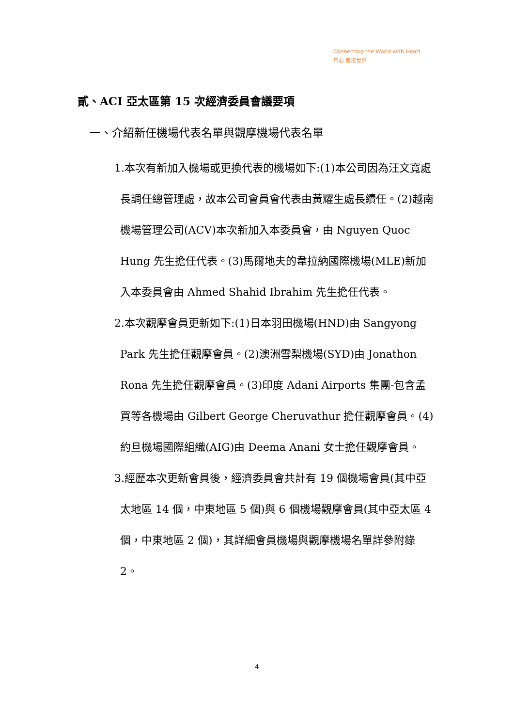Connecting the World with Heart.
用心 連接世界
貳、ACI 亞太區第 15 次經濟委員會議要項
一、介紹新任機場代表名單與觀摩機場代表名單
1.本次有新加入機場或更換代表的機場如下:(1)本公司因為汪文寬處長調任總管理處，故本公司會員會代表由黃耀生處長續任。(2)越南機場管理公司(ACV)本次新加入本委員會，由 Nguyen Quoc Hung 先生擔任代表。(3)馬爾地夫的韋拉納國際機場(MLE)新加入本委員會由 Ahmed Shahid Ibrahim 先生擔任代表。
2.本次觀摩會員更新如下:(1)日本羽田機場(HND)由 Sangyong Park 先生擔任觀摩會員。(2)澳洲雪梨機場(SYD)由 Jonathon Rona 先生擔任觀摩會員。(3)印度 Adani Airports 集團-包含孟買等各機場由 Gilbert George Cheruvathur 擔任觀摩會員。(4)約旦機場國際組織(AIG)由 Deema Anani 女士擔任觀摩會員。
3.經歷本次更新會員後，經濟委員會共計有 19 個機場會員(其中亞太地區 14 個，中東地區 5 個)與 6 個機場觀摩會員(其中亞太區 4 個，中東地區 2 個)，其詳細會員機場與觀摩機場名單詳參附錄 2。
4